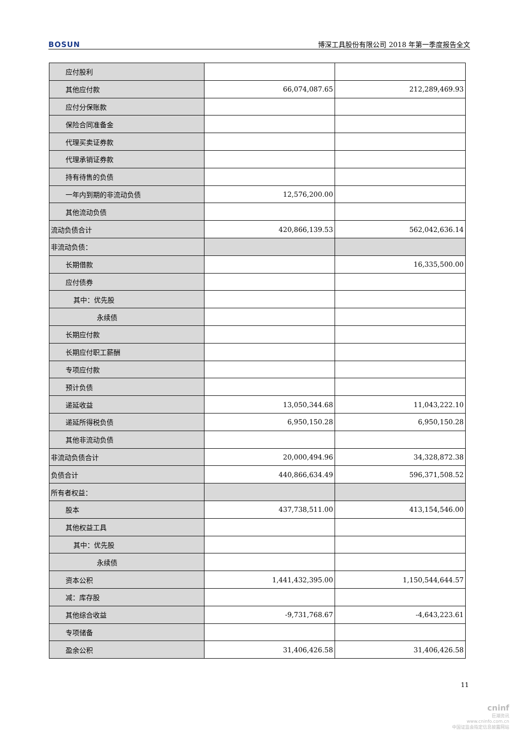BOSUN 博深工具股份有限公司 2018 年第一季度报告全文
| 应付股利 | | |
| 其他应付款 | 66,074,087.65 | 212,289,469.93 |
| 应付分保账款 | | |
| 保险合同准备金 | | |
| 代理买卖证券款 | | |
| 代理承销证券款 | | |
| 持有待售的负债 | | |
| 一年内到期的非流动负债 | 12,576,200.00 | |
| 其他流动负债 | | |
| 流动负债合计 | 420,866,139.53 | 562,042,636.14 |
| 非流动负债： | | |
| 长期借款 | | 16,335,500.00 |
| 应付债券 | | |
| 其中：优先股 | | |
| 永续债 | | |
| 长期应付款 | | |
| 长期应付职工薪酬 | | |
| 专项应付款 | | |
| 预计负债 | | |
| 递延收益 | 13,050,344.68 | 11,043,222.10 |
| 递延所得税负债 | 6,950,150.28 | 6,950,150.28 |
| 其他非流动负债 | | |
| 非流动负债合计 | 20,000,494.96 | 34,328,872.38 |
| 负债合计 | 440,866,634.49 | 596,371,508.52 |
| 所有者权益： | | |
| 股本 | 437,738,511.00 | 413,154,546.00 |
| 其他权益工具 | | |
| 其中：优先股 | | |
| 永续债 | | |
| 资本公积 | 1,441,432,395.00 | 1,150,544,644.57 |
| 减：库存股 | | |
| 其他综合收益 | -9,731,768.67 | -4,643,223.61 |
| 专项储备 | | |
| 盈余公积 | 31,406,426.58 | 31,406,426.58 |
11
cninf
巨潮资讯
www.cninfo.com.cn
中国证监会指定信息披露网站